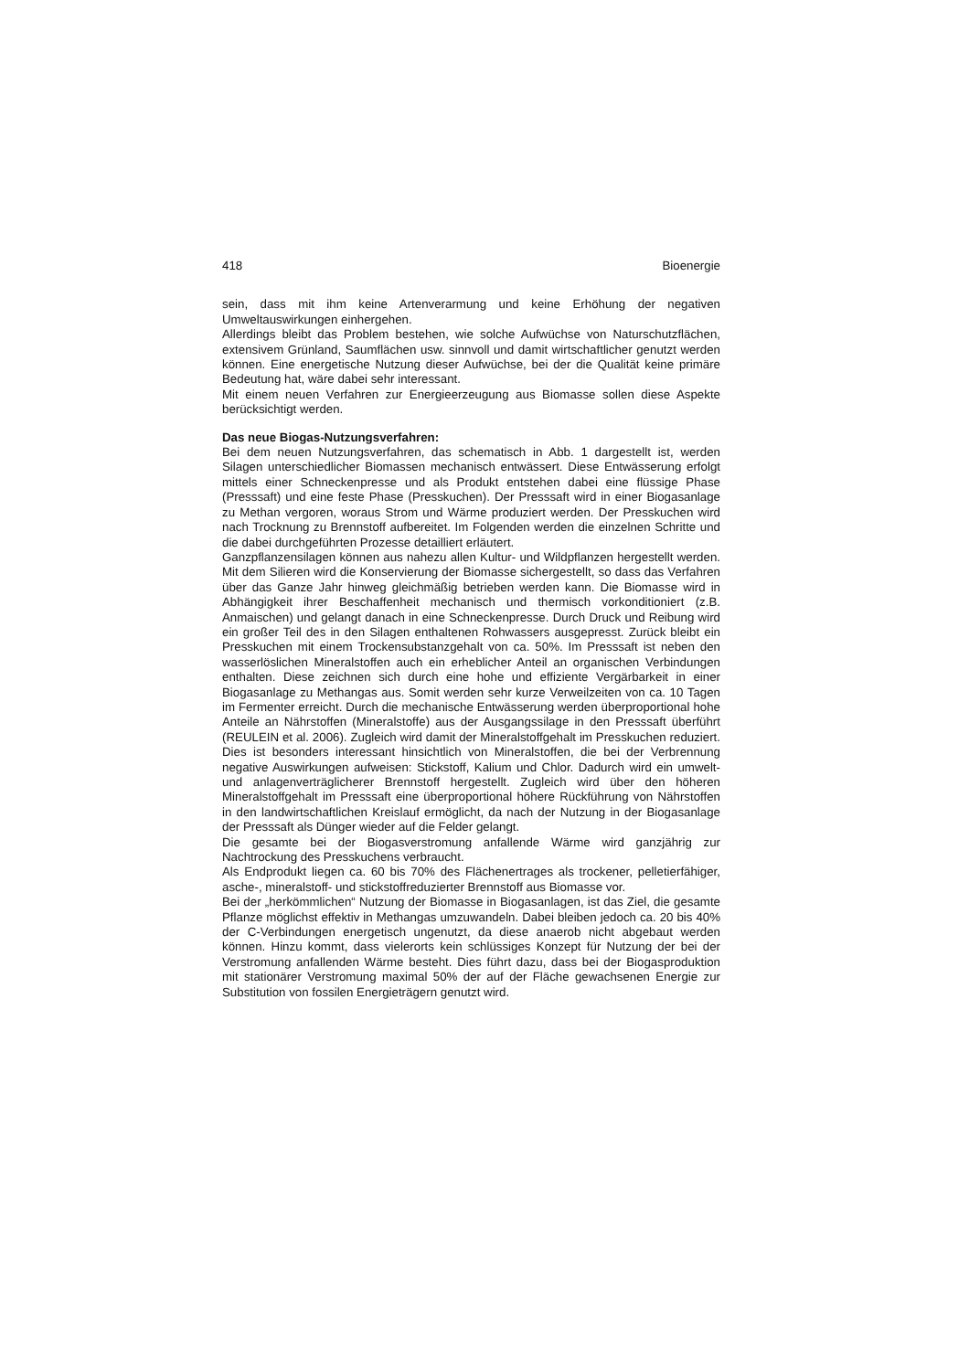418 Bioenergie
sein, dass mit ihm keine Artenverarmung und keine Erhöhung der negativen Umweltauswirkungen einhergehen.
Allerdings bleibt das Problem bestehen, wie solche Aufwüchse von Naturschutzflächen, extensivem Grünland, Saumflächen usw. sinnvoll und damit wirtschaftlicher genutzt werden können. Eine energetische Nutzung dieser Aufwüchse, bei der die Qualität keine primäre Bedeutung hat, wäre dabei sehr interessant.
Mit einem neuen Verfahren zur Energieerzeugung aus Biomasse sollen diese Aspekte berücksichtigt werden.
Das neue Biogas-Nutzungsverfahren:
Bei dem neuen Nutzungsverfahren, das schematisch in Abb. 1 dargestellt ist, werden Silagen unterschiedlicher Biomassen mechanisch entwässert. Diese Entwässerung erfolgt mittels einer Schneckenpresse und als Produkt entstehen dabei eine flüssige Phase (Presssaft) und eine feste Phase (Presskuchen). Der Presssaft wird in einer Biogasanlage zu Methan vergoren, woraus Strom und Wärme produziert werden. Der Presskuchen wird nach Trocknung zu Brennstoff aufbereitet. Im Folgenden werden die einzelnen Schritte und die dabei durchgeführten Prozesse detailliert erläutert.
Ganzpflanzensilagen können aus nahezu allen Kultur- und Wildpflanzen hergestellt werden. Mit dem Silieren wird die Konservierung der Biomasse sichergestellt, so dass das Verfahren über das Ganze Jahr hinweg gleichmäßig betrieben werden kann. Die Biomasse wird in Abhängigkeit ihrer Beschaffenheit mechanisch und thermisch vorkonditioniert (z.B. Anmaischen) und gelangt danach in eine Schneckenpresse. Durch Druck und Reibung wird ein großer Teil des in den Silagen enthaltenen Rohwassers ausgepresst. Zurück bleibt ein Presskuchen mit einem Trockensubstanzgehalt von ca. 50%. Im Presssaft ist neben den wasserlöslichen Mineralstoffen auch ein erheblicher Anteil an organischen Verbindungen enthalten. Diese zeichnen sich durch eine hohe und effiziente Vergärbarkeit in einer Biogasanlage zu Methangas aus. Somit werden sehr kurze Verweilzeiten von ca. 10 Tagen im Fermenter erreicht. Durch die mechanische Entwässerung werden überproportional hohe Anteile an Nährstoffen (Mineralstoffe) aus der Ausgangssilage in den Presssaft überführt (REULEIN et al. 2006). Zugleich wird damit der Mineralstoffgehalt im Presskuchen reduziert. Dies ist besonders interessant hinsichtlich von Mineralstoffen, die bei der Verbrennung negative Auswirkungen aufweisen: Stickstoff, Kalium und Chlor. Dadurch wird ein umwelt- und anlagenverträglicherer Brennstoff hergestellt. Zugleich wird über den höheren Mineralstoffgehalt im Presssaft eine überproportional höhere Rückführung von Nährstoffen in den landwirtschaftlichen Kreislauf ermöglicht, da nach der Nutzung in der Biogasanlage der Presssaft als Dünger wieder auf die Felder gelangt.
Die gesamte bei der Biogasverstromung anfallende Wärme wird ganzjährig zur Nachtrockung des Presskuchens verbraucht.
Als Endprodukt liegen ca. 60 bis 70% des Flächenertrages als trockener, pelletierfähiger, asche-, mineralstoff- und stickstoffreduzierter Brennstoff aus Biomasse vor.
Bei der „herkömmlichen“ Nutzung der Biomasse in Biogasanlagen, ist das Ziel, die gesamte Pflanze möglichst effektiv in Methangas umzuwandeln. Dabei bleiben jedoch ca. 20 bis 40% der C-Verbindungen energetisch ungenutzt, da diese anaerob nicht abgebaut werden können. Hinzu kommt, dass vielerorts kein schlüssiges Konzept für Nutzung der bei der Verstromung anfallenden Wärme besteht. Dies führt dazu, dass bei der Biogasproduktion mit stationärer Verstromung maximal 50% der auf der Fläche gewachsenen Energie zur Substitution von fossilen Energieträgern genutzt wird.